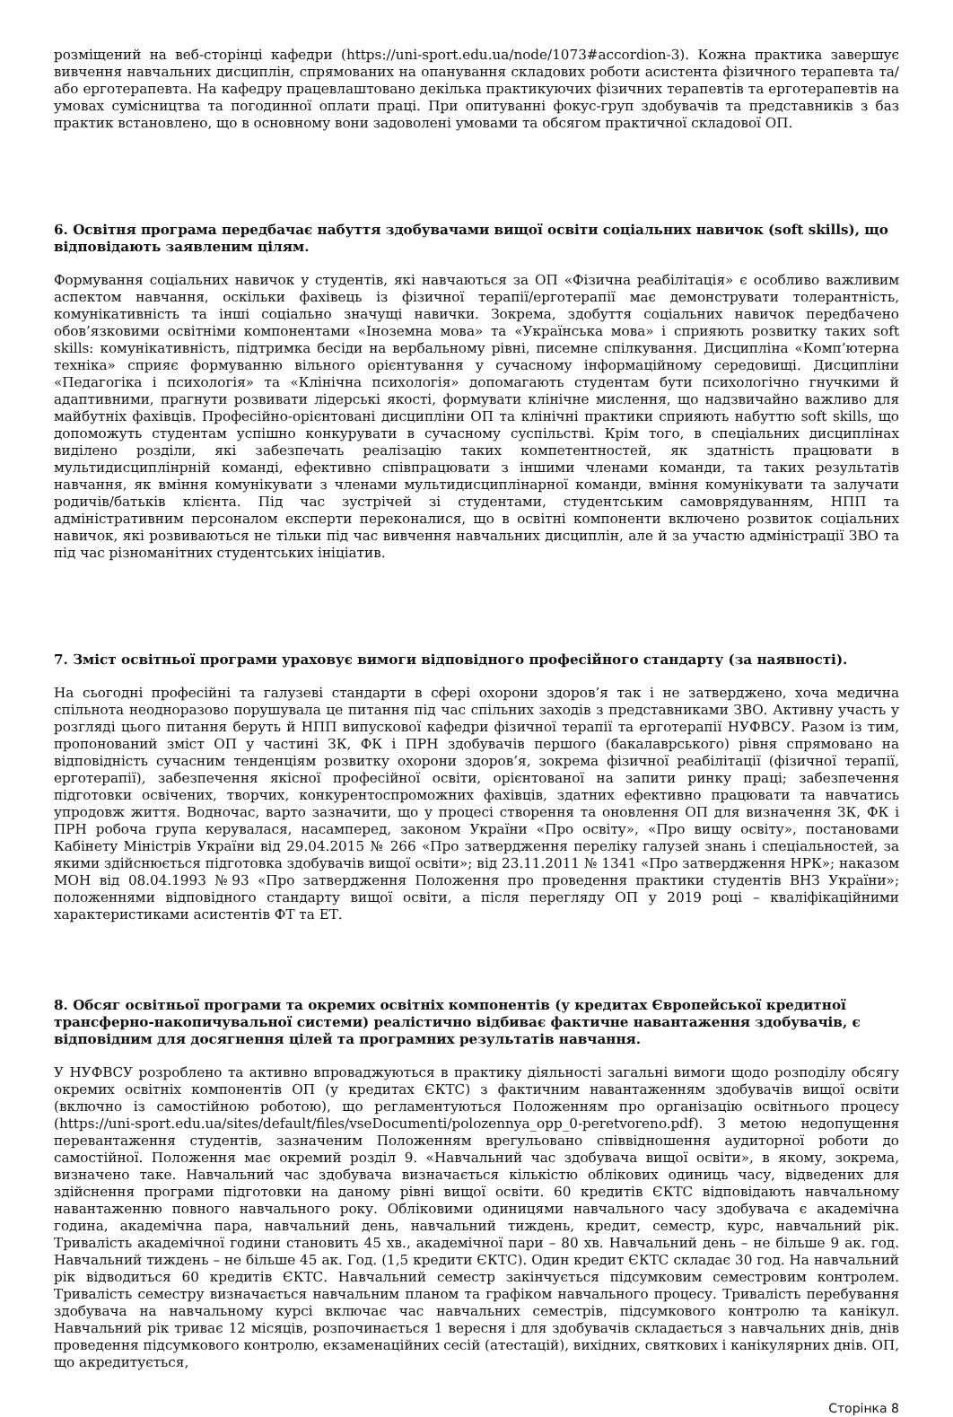розміщений на веб-сторінці кафедри (https://uni-sport.edu.ua/node/1073#accordion-3). Кожна практика завершує вивчення навчальних дисциплін, спрямованих на опанування складових роботи асистента фізичного терапевта та/або ерготерапевта. На кафедру працевлаштовано декілька практикуючих фізичних терапевтів та ерготерапевтів на умовах сумісництва та погодинної оплати праці. При опитуванні фокус-груп здобувачів та представників з баз практик встановлено, що в основному вони задоволені умовами та обсягом практичної складової ОП.
6. Освітня програма передбачає набуття здобувачами вищої освіти соціальних навичок (soft skills), що відповідають заявленим цілям.
Формування соціальних навичок у студентів, які навчаються за ОП «Фізична реабілітація» є особливо важливим аспектом навчання, оскільки фахівець із фізичної терапії/ерготерапії має демонструвати толерантність, комунікативність та інші соціально значущі навички. Зокрема, здобуття соціальних навичок передбачено обов’язковими освітніми компонентами «Іноземна мова» та «Українська мова» і сприяють розвитку таких soft skills: комунікативність, підтримка бесіди на вербальному рівні, писемне спілкування. Дисципліна «Комп’ютерна техніка» сприяє формуванню вільного орієнтування у сучасному інформаційному середовищі. Дисципліни «Педагогіка і психологія» та «Клінічна психологія» допомагають студентам бути психологічно гнучкими й адаптивними, прагнути розвивати лідерські якості, формувати клінічне мислення, що надзвичайно важливо для майбутніх фахівців. Професійно-орієнтовані дисципліни ОП та клінічні практики сприяють набуттю soft skills, що допоможуть студентам успішно конкурувати в сучасному суспільстві. Крім того, в спеціальних дисциплінах виділено розділи, які забезпечать реалізацію таких компетентностей, як здатність працювати в мультидисциплінрній команді, ефективно співпрацювати з іншими членами команди, та таких результатів навчання, як вміння комунікувати з членами мультидисциплінарної команди, вміння комунікувати та залучати родичів/батьків клієнта. Під час зустрічей зі студентами, студентським самоврядуванням, НПП та адміністративним персоналом експерти переконалися, що в освітні компоненти включено розвиток соціальних навичок, які розвиваються не тільки під час вивчення навчальних дисциплін, але й за участю адміністрації ЗВО та під час різноманітних студентських ініціатив.
7. Зміст освітньої програми ураховує вимоги відповідного професійного стандарту (за наявності).
На сьогодні професійні та галузеві стандарти в сфері охорони здоров’я так і не затверджено, хоча медична спільнота неодноразово порушувала це питання під час спільних заходів з представниками ЗВО. Активну участь у розгляді цього питання беруть й НПП випускової кафедри фізичної терапії та ерготерапії НУФВСУ. Разом із тим, пропонований зміст ОП у частині ЗК, ФК і ПРН здобувачів першого (бакалаврського) рівня спрямовано на відповідність сучасним тенденціям розвитку охорони здоров’я, зокрема фізичної реабілітації (фізичної терапії, ерготерапії), забезпечення якісної професійної освіти, орієнтованої на запити ринку праці; забезпечення підготовки освічених, творчих, конкурентоспроможних фахівців, здатних ефективно працювати та навчатись упродовж життя. Водночас, варто зазначити, що у процесі створення та оновлення ОП для визначення ЗК, ФК і ПРН робоча група керувалася, насамперед, законом України «Про освіту», «Про вищу освіту», постановами Кабінету Міністрів України від 29.04.2015 № 266 «Про затвердження переліку галузей знань і спеціальностей, за якими здійснюється підготовка здобувачів вищої освіти»; від 23.11.2011 № 1341 «Про затвердження НРК»; наказом МОН від 08.04.1993 №93 «Про затвердження Положення про проведення практики студентів ВНЗ України»; положеннями відповідного стандарту вищої освіти, а після перегляду ОП у 2019 році – кваліфікаційними характеристиками асистентів ФТ та ЕТ.
8. Обсяг освітньої програми та окремих освітніх компонентів (у кредитах Європейської кредитної трансферно-накопичувальної системи) реалістично відбиває фактичне навантаження здобувачів, є відповідним для досягнення цілей та програмних результатів навчання.
У НУФВСУ розроблено та активно впроваджуються в практику діяльності загальні вимоги щодо розподілу обсягу окремих освітніх компонентів ОП (у кредитах ЄКТС) з фактичним навантаженням здобувачів вищої освіти (включно із самостійною роботою), що регламентуються Положенням про організацію освітнього процесу (https://uni-sport.edu.ua/sites/default/files/vseDocumenti/polozennya_opp_0-peretvoreno.pdf). З метою недопущення перевантаження студентів, зазначеним Положенням врегульовано співвідношення аудиторної роботи до самостійної. Положення має окремий розділ 9. «Навчальний час здобувача вищої освіти», в якому, зокрема, визначено таке. Навчальний час здобувача визначається кількістю облікових одиниць часу, відведених для здійснення програми підготовки на даному рівні вищої освіти. 60 кредитів ЄКТС відповідають навчальному навантаженню повного навчального року. Обліковими одиницями навчального часу здобувача є академічна година, академічна пара, навчальний день, навчальний тиждень, кредит, семестр, курс, навчальний рік. Тривалість академічної години становить 45 хв., академічної пари – 80 хв. Навчальний день – не більше 9 ак. год. Навчальний тиждень – не більше 45 ак. Год. (1,5 кредити ЄКТС). Один кредит ЄКТС складає 30 год. На навчальний рік відводиться 60 кредитів ЄКТС. Навчальний семестр закінчується підсумковим семестровим контролем. Тривалість семестру визначається навчальним планом та графіком навчального процесу. Тривалість перебування здобувача на навчальному курсі включає час навчальних семестрів, підсумкового контролю та канікул. Навчальний рік триває 12 місяців, розпочинається 1 вересня і для здобувачів складається з навчальних днів, днів проведення підсумкового контролю, екзаменаційних сесій (атестацій), вихідних, святкових і канікулярних днів. ОП, що акредитується,
Сторінка 8